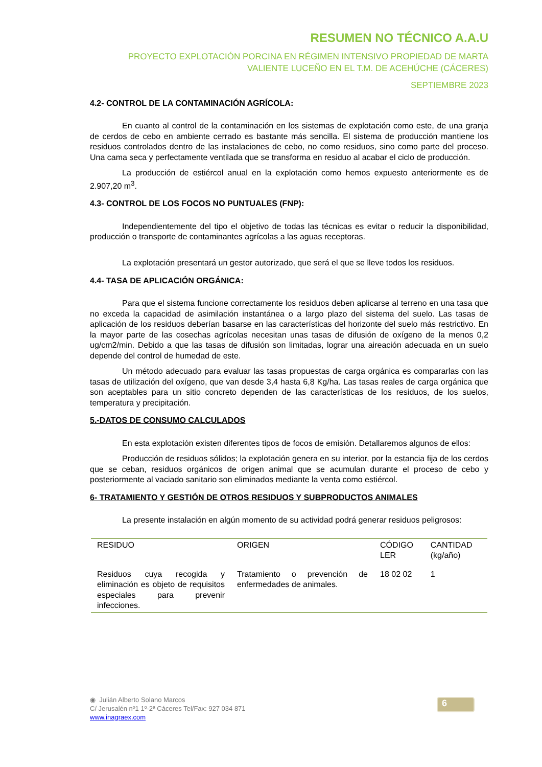RESUMEN NO TÉCNICO A.A.U
PROYECTO EXPLOTACIÓN PORCINA EN RÉGIMEN INTENSIVO PROPIEDAD DE MARTA VALIENTE LUCEÑO EN EL T.M. DE ACEHÚCHE (CÁCERES)
SEPTIEMBRE 2023
4.2- CONTROL DE LA CONTAMINACIÓN AGRÍCOLA:
En cuanto al control de la contaminación en los sistemas de explotación como este, de una granja de cerdos de cebo en ambiente cerrado es bastante más sencilla. El sistema de producción mantiene los residuos controlados dentro de las instalaciones de cebo, no como residuos, sino como parte del proceso. Una cama seca y perfectamente ventilada que se transforma en residuo al acabar el ciclo de producción.
La producción de estiércol anual en la explotación como hemos expuesto anteriormente es de 2.907,20 m<sup>3</sup>.
4.3- CONTROL DE LOS FOCOS NO PUNTUALES (FNP):
Independientemente del tipo el objetivo de todas las técnicas es evitar o reducir la disponibilidad, producción o transporte de contaminantes agrícolas a las aguas receptoras.
La explotación presentará un gestor autorizado, que será el que se lleve todos los residuos.
4.4- TASA DE APLICACIÓN ORGÁNICA:
Para que el sistema funcione correctamente los residuos deben aplicarse al terreno en una tasa que no exceda la capacidad de asimilación instantánea o a largo plazo del sistema del suelo. Las tasas de aplicación de los residuos deberían basarse en las características del horizonte del suelo más restrictivo. En la mayor parte de las cosechas agrícolas necesitan unas tasas de difusión de oxígeno de la menos 0,2 ug/cm2/min. Debido a que las tasas de difusión son limitadas, lograr una aireación adecuada en un suelo depende del control de humedad de este.
Un método adecuado para evaluar las tasas propuestas de carga orgánica es compararlas con las tasas de utilización del oxígeno, que van desde 3,4 hasta 6,8 Kg/ha. Las tasas reales de carga orgánica que son aceptables para un sitio concreto dependen de las características de los residuos, de los suelos, temperatura y precipitación.
5.-DATOS DE CONSUMO CALCULADOS
En esta explotación existen diferentes tipos de focos de emisión. Detallaremos algunos de ellos:
Producción de residuos sólidos; la explotación genera en su interior, por la estancia fija de los cerdos que se ceban, residuos orgánicos de origen animal que se acumulan durante el proceso de cebo y posteriormente al vaciado sanitario son eliminados mediante la venta como estiércol.
6- TRATAMIENTO Y GESTIÓN DE OTROS RESIDUOS Y SUBPRODUCTOS ANIMALES
La presente instalación en algún momento de su actividad podrá generar residuos peligrosos:
| RESIDUO | ORIGEN | CÓDIGO LER | CANTIDAD (kg/año) |
| --- | --- | --- | --- |
| Residuos cuya recogida y eliminación es objeto de requisitos especiales para prevenir infecciones. | Tratamiento o prevención de enfermedades de animales. | 18 02 02 | 1 |
◉ Julián Alberto Solano Marcos
C/ Jerusalén nº1 1º-2ª Cáceres Tel/Fax: 927 034 871
www.inagraex.com
6